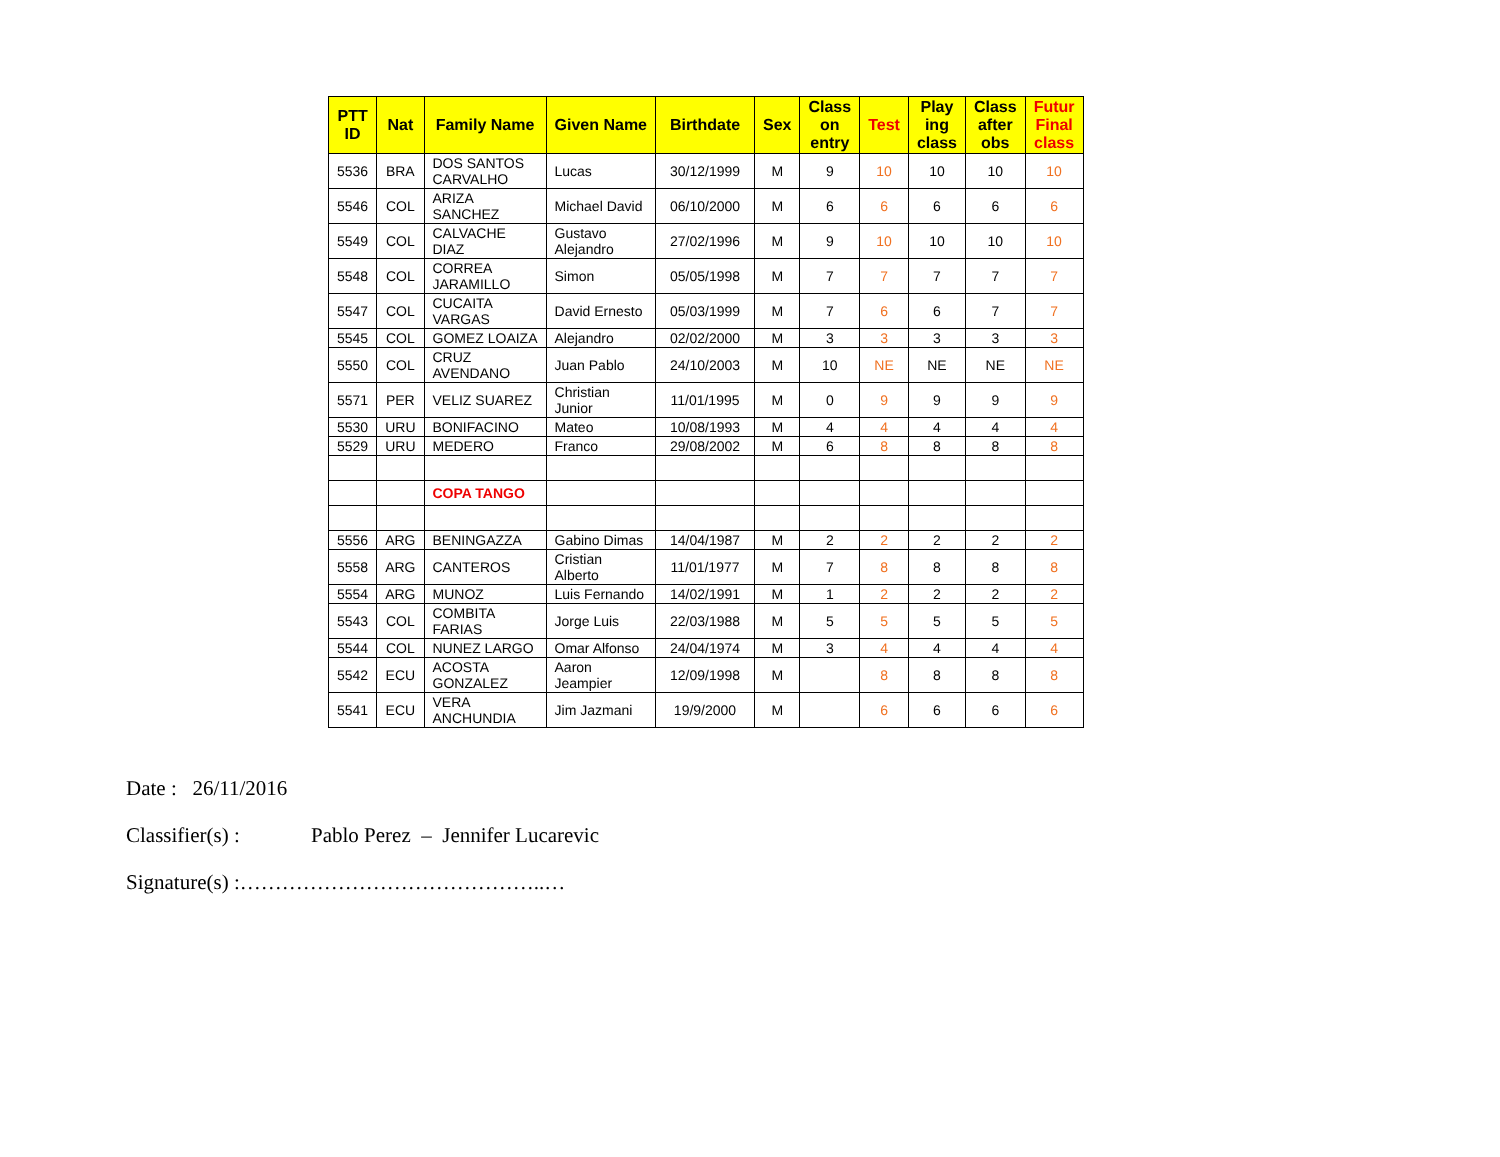| PTT ID | Nat | Family Name | Given Name | Birthdate | Sex | Class on entry | Test | Play ing class | Class after obs | Futur Final class |
| --- | --- | --- | --- | --- | --- | --- | --- | --- | --- | --- |
| 5536 | BRA | DOS SANTOS CARVALHO | Lucas | 30/12/1999 | M | 9 | 10 | 10 | 10 | 10 |
| 5546 | COL | ARIZA SANCHEZ | Michael David | 06/10/2000 | M | 6 | 6 | 6 | 6 | 6 |
| 5549 | COL | CALVACHE DIAZ | Gustavo Alejandro | 27/02/1996 | M | 9 | 10 | 10 | 10 | 10 |
| 5548 | COL | CORREA JARAMILLO | Simon | 05/05/1998 | M | 7 | 7 | 7 | 7 | 7 |
| 5547 | COL | CUCAITA VARGAS | David Ernesto | 05/03/1999 | M | 7 | 6 | 6 | 7 | 7 |
| 5545 | COL | GOMEZ LOAIZA | Alejandro | 02/02/2000 | M | 3 | 3 | 3 | 3 | 3 |
| 5550 | COL | CRUZ AVENDANO | Juan Pablo | 24/10/2003 | M | 10 | NE | NE | NE | NE |
| 5571 | PER | VELIZ SUAREZ | Christian Junior | 11/01/1995 | M | 0 | 9 | 9 | 9 | 9 |
| 5530 | URU | BONIFACINO | Mateo | 10/08/1993 | M | 4 | 4 | 4 | 4 | 4 |
| 5529 | URU | MEDERO | Franco | 29/08/2002 | M | 6 | 8 | 8 | 8 | 8 |
| | | COPA TANGO | | | | | | | | |
| 5556 | ARG | BENINGAZZA | Gabino Dimas | 14/04/1987 | M | 2 | 2 | 2 | 2 | 2 |
| 5558 | ARG | CANTEROS | Cristian Alberto | 11/01/1977 | M | 7 | 8 | 8 | 8 | 8 |
| 5554 | ARG | MUNOZ | Luis Fernando | 14/02/1991 | M | 1 | 2 | 2 | 2 | 2 |
| 5543 | COL | COMBITA FARIAS | Jorge Luis | 22/03/1988 | M | 5 | 5 | 5 | 5 | 5 |
| 5544 | COL | NUNEZ LARGO | Omar Alfonso | 24/04/1974 | M | 3 | 4 | 4 | 4 | 4 |
| 5542 | ECU | ACOSTA GONZALEZ | Aaron Jeampier | 12/09/1998 | M | | 8 | 8 | 8 | 8 |
| 5541 | ECU | VERA ANCHUNDIA | Jim Jazmani | 19/9/2000 | M | | 6 | 6 | 6 | 6 |
Date : 26/11/2016
Classifier(s) : Pablo Perez – Jennifer Lucarevic
Signature(s) :……………………………………..…